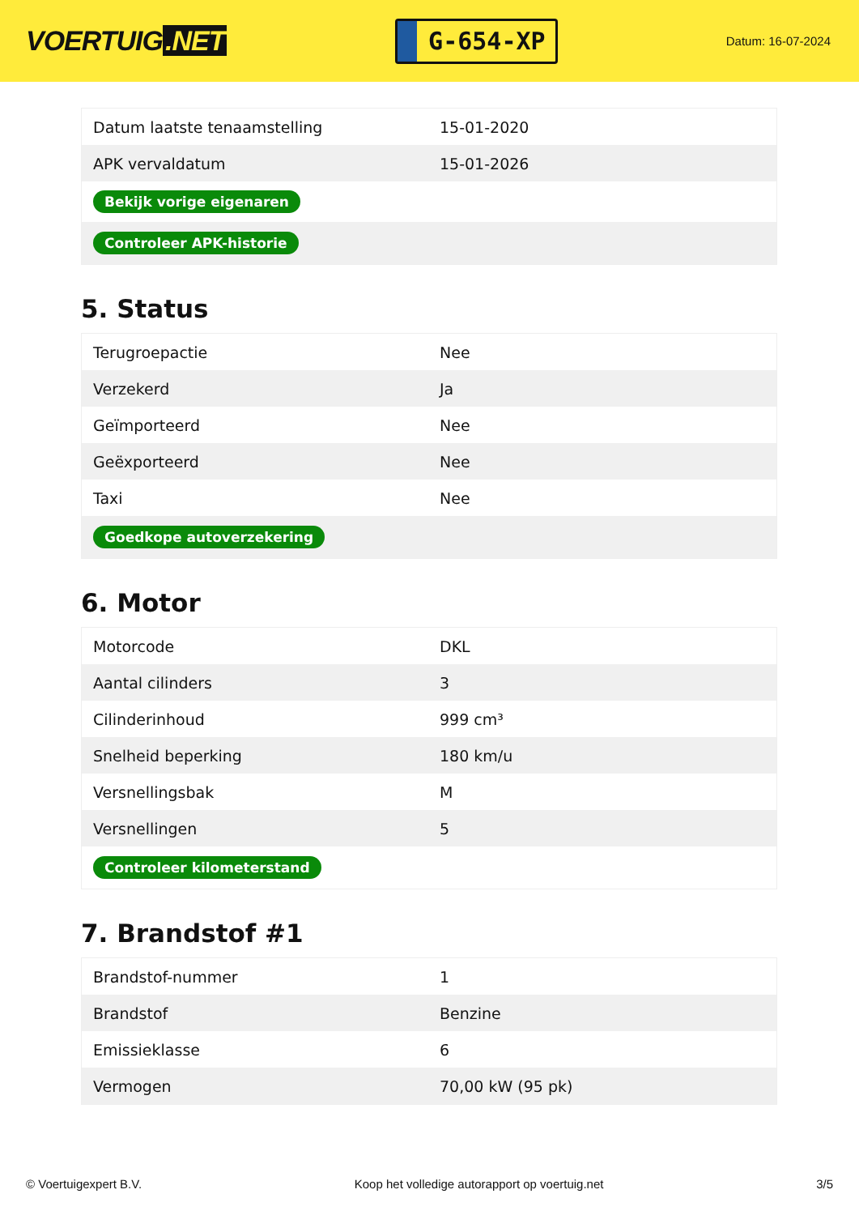VOERTUIG.NET
G-654-XP
Datum: 16-07-2024
| Datum laatste tenaamstelling | 15-01-2020 |
| APK vervaldatum | 15-01-2026 |
| Bekijk vorige eigenaren | |
| Controleer APK-historie | |
5. Status
| Terugroepactie | Nee |
| Verzekerd | Ja |
| Geïmporteerd | Nee |
| Geëxporteerd | Nee |
| Taxi | Nee |
| Goedkope autoverzekering | |
6. Motor
| Motorcode | DKL |
| Aantal cilinders | 3 |
| Cilinderinhoud | 999 cm³ |
| Snelheid beperking | 180 km/u |
| Versnellingsbak | M |
| Versnellingen | 5 |
| Controleer kilometerstand | |
7. Brandstof #1
| Brandstof-nummer | 1 |
| Brandstof | Benzine |
| Emissieklasse | 6 |
| Vermogen | 70,00 kW (95 pk) |
© Voertuigexpert B.V. Koop het volledige autorapport op voertuig.net 3/5